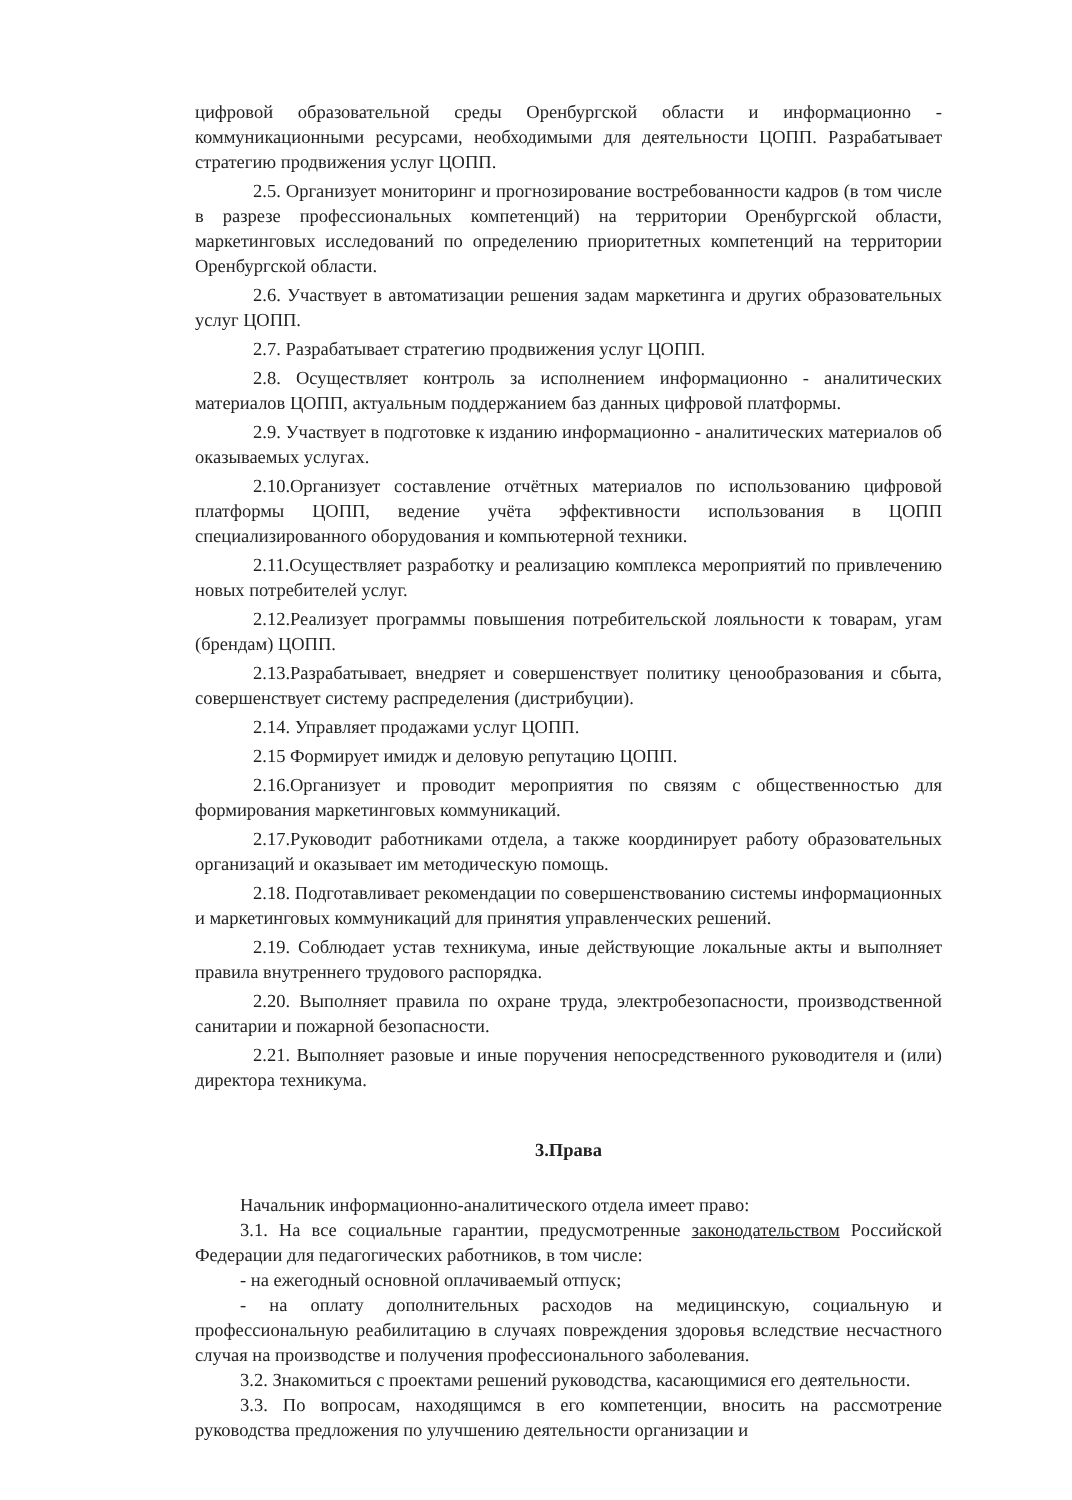цифровой образовательной среды Оренбургской области и информационно - коммуникационными ресурсами, необходимыми для деятельности ЦОПП. Разрабатывает стратегию продвижения услуг ЦОПП.
2.5. Организует мониторинг и прогнозирование востребованности кадров (в том числе в разрезе профессиональных компетенций) на территории Оренбургской области, маркетинговых исследований по определению приоритетных компетенций на территории Оренбургской области.
2.6. Участвует в автоматизации решения задам маркетинга и других образовательных услуг ЦОПП.
2.7. Разрабатывает стратегию продвижения услуг ЦОПП.
2.8. Осуществляет контроль за исполнением информационно - аналитических материалов ЦОПП, актуальным поддержанием баз данных цифровой платформы.
2.9. Участвует в подготовке к изданию информационно - аналитических материалов об оказываемых услугах.
2.10.Организует составление отчётных материалов по использованию цифровой платформы ЦОПП, ведение учёта эффективности использования в ЦОПП специализированного оборудования и компьютерной техники.
2.11.Осуществляет разработку и реализацию комплекса мероприятий по привлечению новых потребителей услуг.
2.12.Реализует программы повышения потребительской лояльности к товарам, угам (брендам) ЦОПП.
2.13.Разрабатывает, внедряет и совершенствует политику ценообразования и сбыта, совершенствует систему распределения (дистрибуции).
2.14. Управляет продажами услуг ЦОПП.
2.15 Формирует имидж и деловую репутацию ЦОПП.
2.16.Организует и проводит мероприятия по связям с общественностью для формирования маркетинговых коммуникаций.
2.17.Руководит работниками отдела, а также координирует работу образовательных организаций и оказывает им методическую помощь.
2.18. Подготавливает рекомендации по совершенствованию системы информационных и маркетинговых коммуникаций для принятия управленческих решений.
2.19. Соблюдает устав техникума, иные действующие локальные акты и выполняет правила внутреннего трудового распорядка.
2.20. Выполняет правила по охране труда, электробезопасности, производственной санитарии и пожарной безопасности.
2.21. Выполняет разовые и иные поручения непосредственного руководителя и (или) директора техникума.
3.Права
Начальник информационно-аналитического отдела имеет право:
3.1. На все социальные гарантии, предусмотренные законодательством Российской Федерации для педагогических работников, в том числе:
- на ежегодный основной оплачиваемый отпуск;
- на оплату дополнительных расходов на медицинскую, социальную и профессиональную реабилитацию в случаях повреждения здоровья вследствие несчастного случая на производстве и получения профессионального заболевания.
3.2. Знакомиться с проектами решений руководства, касающимися его деятельности.
3.3. По вопросам, находящимся в его компетенции, вносить на рассмотрение руководства предложения по улучшению деятельности организации и